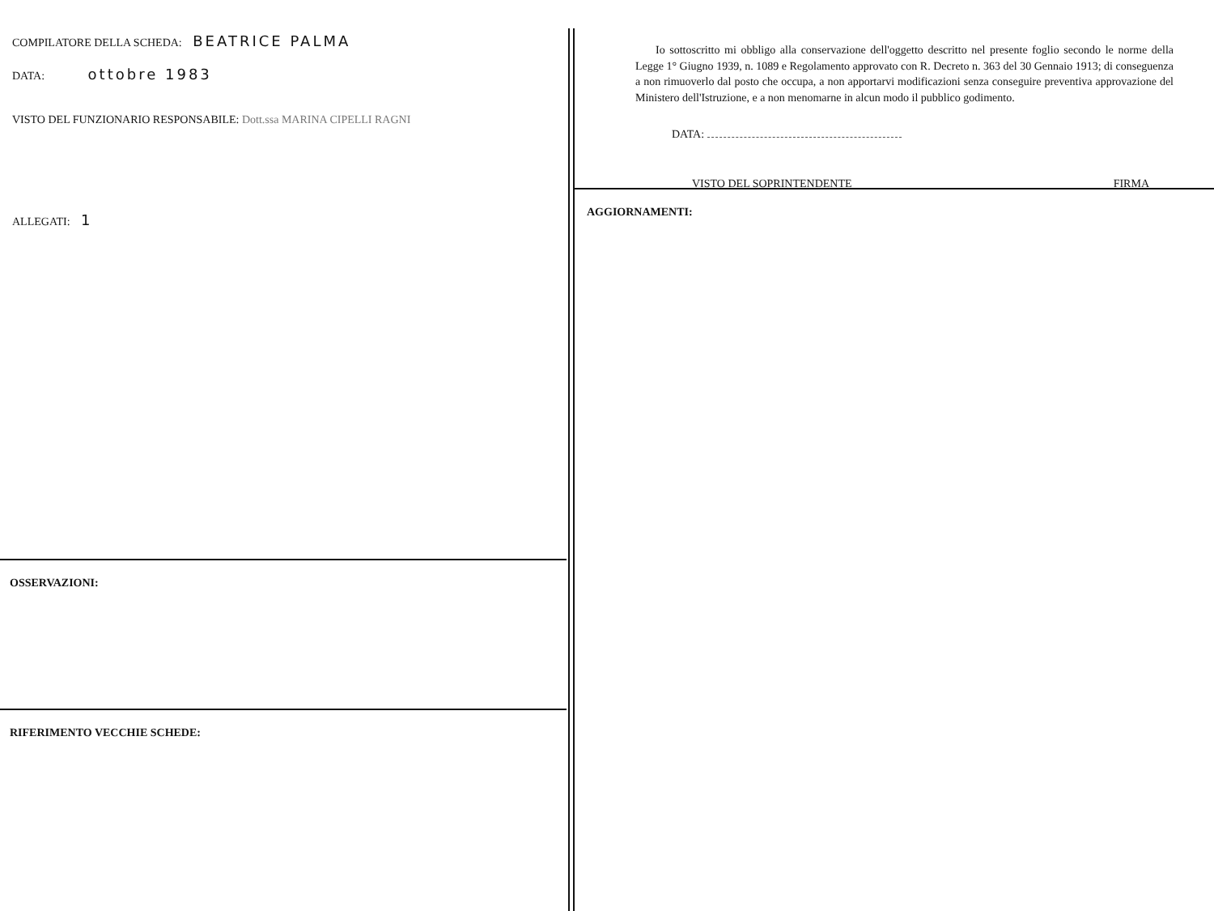COMPILATORE DELLA SCHEDA: BEATRICE PALMA
DATA: ottobre 1983
VISTO DEL FUNZIONARIO RESPONSABILE: Dott.ssa MARINA CIPELLI RAGNI
ALLEGATI: 1
OSSERVAZIONI:
RIFERIMENTO VECCHIE SCHEDE:
Io sottoscritto mi obbligo alla conservazione dell'oggetto descritto nel presente foglio secondo le norme della Legge 1° Giugno 1939, n. 1089 e Regolamento approvato con R. Decreto n. 363 del 30 Gennaio 1913; di conseguenza a non rimuoverlo dal posto che occupa, a non apportarvi modificazioni senza conseguire preventiva approvazione del Ministero dell'Istruzione, e a non menomarne in alcun modo il pubblico godimento.
DATA:
VISTO DEL SOPRINTENDENTE FIRMA
AGGIORNAMENTI: